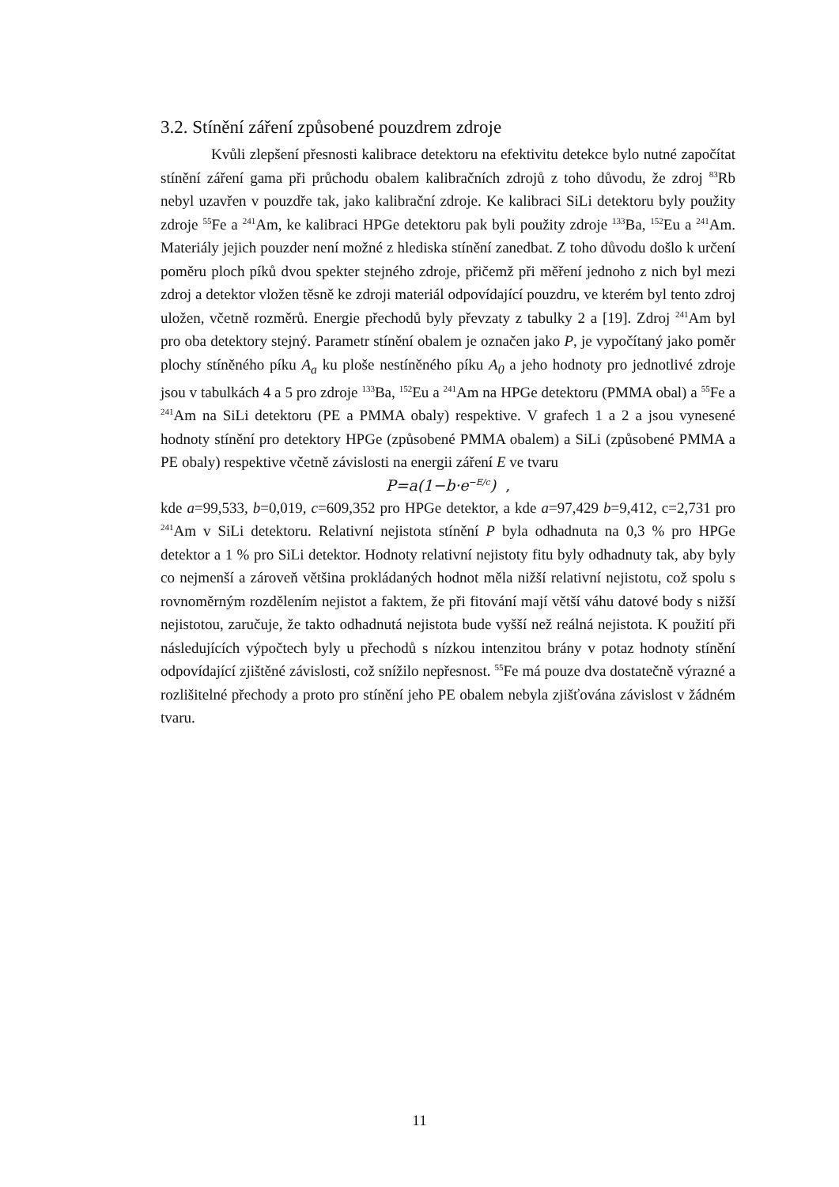3.2. Stínění záření způsobené pouzdrem zdroje
Kvůli zlepšení přesnosti kalibrace detektoru na efektivitu detekce bylo nutné započítat stínění záření gama při průchodu obalem kalibračních zdrojů z toho důvodu, že zdroj <sup>83</sup>Rb nebyl uzavřen v pouzdře tak, jako kalibrační zdroje. Ke kalibraci SiLi detektoru byly použity zdroje <sup>55</sup>Fe a <sup>241</sup>Am, ke kalibraci HPGe detektoru pak byli použity zdroje <sup>133</sup>Ba, <sup>152</sup>Eu a <sup>241</sup>Am. Materiály jejich pouzder není možné z hlediska stínění zanedbat. Z toho důvodu došlo k určení poměru ploch píků dvou spekter stejného zdroje, přičemž při měření jednoho z nich byl mezi zdroj a detektor vložen těsně ke zdroji materiál odpovídající pouzdru, ve kterém byl tento zdroj uložen, včetně rozměrů. Energie přechodů byly převzaty z tabulky 2 a [19]. Zdroj <sup>241</sup>Am byl pro oba detektory stejný. Parametr stínění obalem je označen jako P, je vypočítaný jako poměr plochy stíněného píku A<sub>a</sub> ku ploše nestíněného píku A<sub>0</sub> a jeho hodnoty pro jednotlivé zdroje jsou v tabulkách 4 a 5 pro zdroje <sup>133</sup>Ba, <sup>152</sup>Eu a <sup>241</sup>Am na HPGe detektoru (PMMA obal) a <sup>55</sup>Fe a <sup>241</sup>Am na SiLi detektoru (PE a PMMA obaly) respektive. V grafech 1 a 2 a jsou vynesené hodnoty stínění pro detektory HPGe (způsobené PMMA obalem) a SiLi (způsobené PMMA a PE obaly) respektive včetně závislosti na energii záření E ve tvaru
P=a(1−b·e<sup>−E/c</sup>) ,
kde a=99,533, b=0,019, c=609,352 pro HPGe detektor, a kde a=97,429 b=9,412, c=2,731 pro <sup>241</sup>Am v SiLi detektoru. Relativní nejistota stínění P byla odhadnuta na 0,3 % pro HPGe detektor a 1 % pro SiLi detektor. Hodnoty relativní nejistoty fitu byly odhadnuty tak, aby byly co nejmenší a zároveň většina prokládaných hodnot měla nižší relativní nejistotu, což spolu s rovnoměrným rozdělením nejistot a faktem, že při fitování mají větší váhu datové body s nižší nejistotou, zaručuje, že takto odhadnutá nejistota bude vyšší než reálná nejistota. K použití při následujících výpočtech byly u přechodů s nízkou intenzitou brány v potaz hodnoty stínění odpovídající zjištěné závislosti, což snížilo nepřesnost. <sup>55</sup>Fe má pouze dva dostatečně výrazné a rozlišitelné přechody a proto pro stínění jeho PE obalem nebyla zjišťována závislost v žádném tvaru.
11